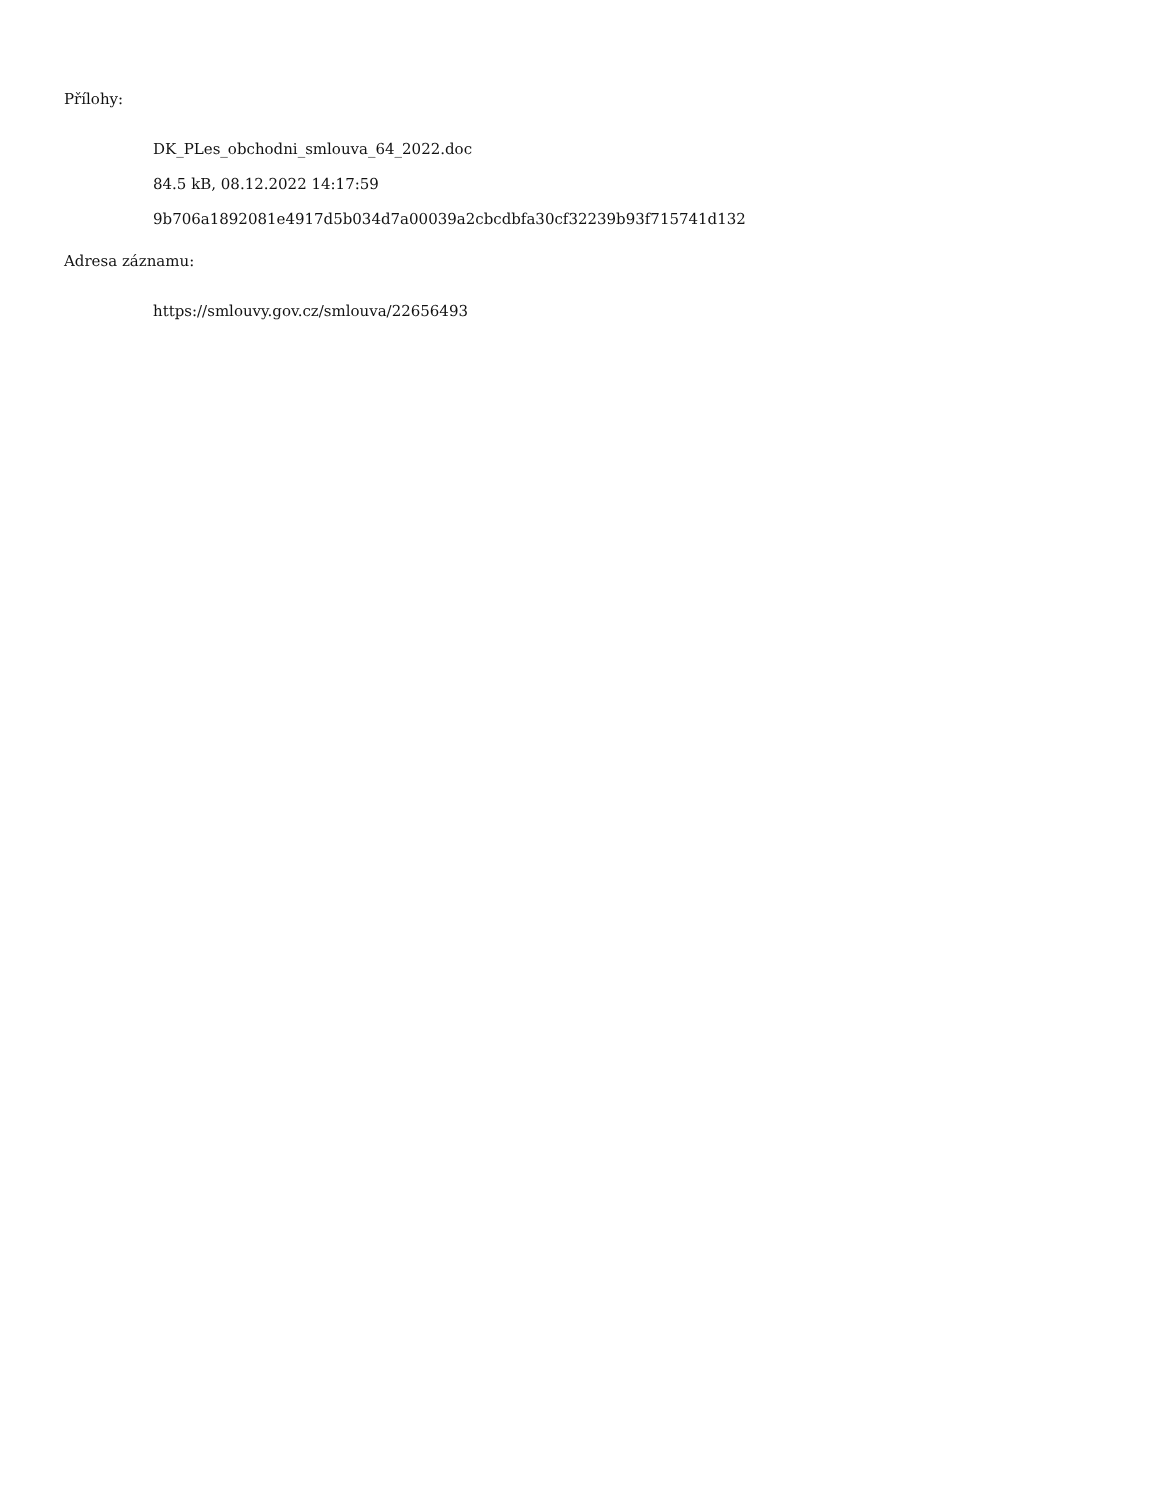Přílohy:
DK_PLes_obchodni_smlouva_64_2022.doc
84.5 kB, 08.12.2022 14:17:59
9b706a1892081e4917d5b034d7a00039a2cbcdbfa30cf32239b93f715741d132
Adresa záznamu:
https://smlouvy.gov.cz/smlouva/22656493